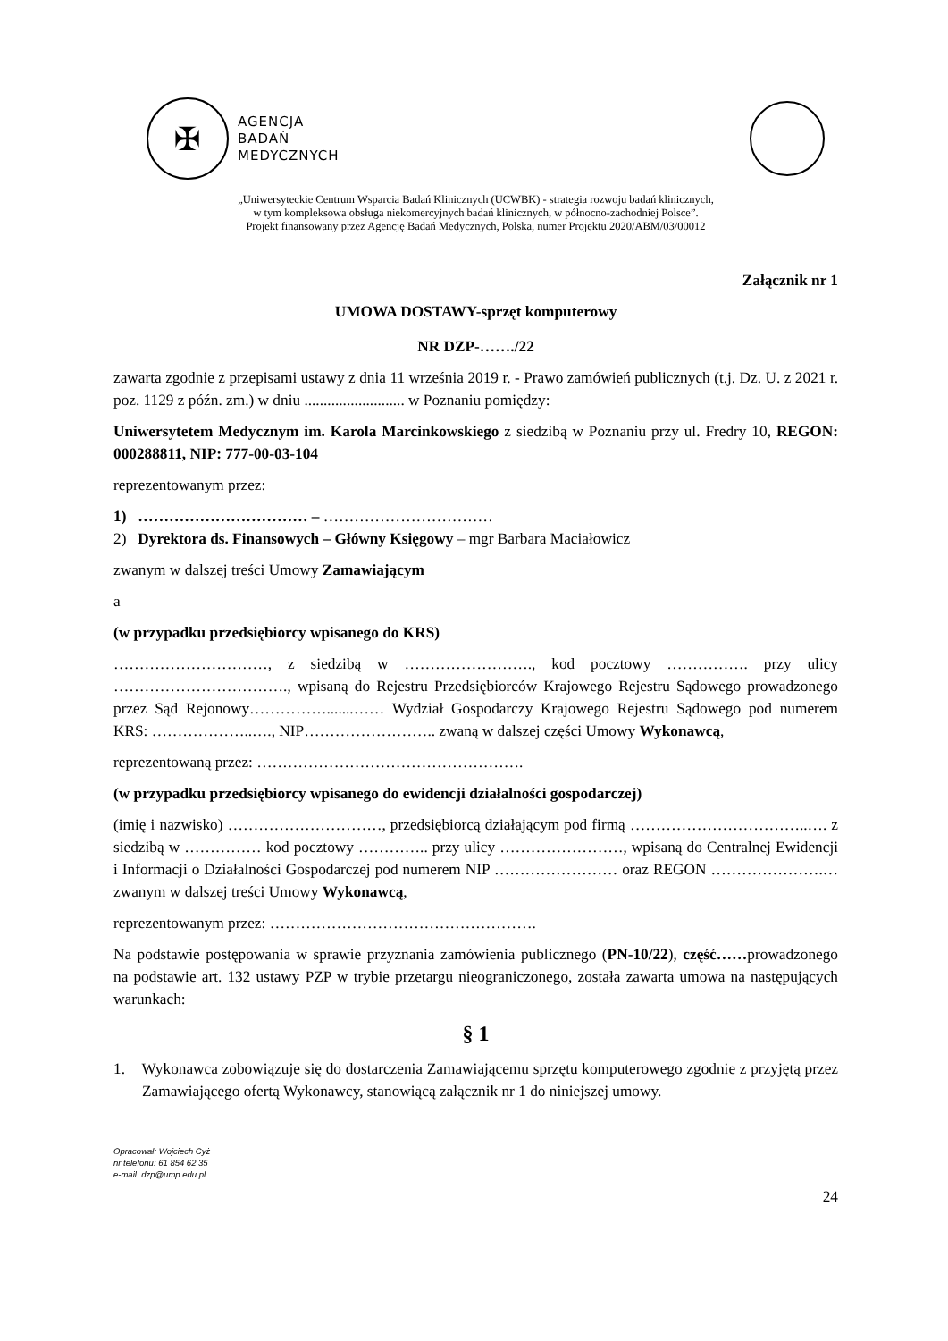✠
AGENCJA
BADAŃ
MEDYCZNYCH
„Uniwersyteckie Centrum Wsparcia Badań Klinicznych (UCWBK) - strategia rozwoju badań klinicznych,
w tym kompleksowa obsługa niekomercyjnych badań klinicznych, w północno-zachodniej Polsce”.
Projekt finansowany przez Agencję Badań Medycznych, Polska, numer Projektu 2020/ABM/03/00012
Załącznik nr 1
UMOWA DOSTAWY-sprzęt komputerowy
NR DZP-……./22
zawarta zgodnie z przepisami ustawy z dnia 11 września 2019 r. - Prawo zamówień publicznych (t.j. Dz. U. z 2021 r. poz. 1129 z późn. zm.) w dniu .......................... w Poznaniu pomiędzy:
Uniwersytetem Medycznym im. Karola Marcinkowskiego z siedzibą w Poznaniu przy ul. Fredry 10, REGON: 000288811, NIP: 777-00-03-104
reprezentowanym przez:
1) …………………………… – ……………………………
2) Dyrektora ds. Finansowych – Główny Księgowy – mgr Barbara Maciałowicz
zwanym w dalszej treści Umowy Zamawiającym
a
(w przypadku przedsiębiorcy wpisanego do KRS)
…………………………, z siedzibą w ……………………., kod pocztowy ……………. przy ulicy ……………………………., wpisaną do Rejestru Przedsiębiorców Krajowego Rejestru Sądowego prowadzonego przez Sąd Rejonowy…………….......…… Wydział Gospodarczy Krajowego Rejestru Sądowego pod numerem KRS: ………………..…., NIP…………………….. zwaną w dalszej części Umowy Wykonawcą,
reprezentowaną przez: …………………………………………….
(w przypadku przedsiębiorcy wpisanego do ewidencji działalności gospodarczej)
(imię i nazwisko) …………………………, przedsiębiorcą działającym pod firmą ……………………………..…. z siedzibą w …………… kod pocztowy ………….. przy ulicy ……………………, wpisaną do Centralnej Ewidencji i Informacji o Działalności Gospodarczej pod numerem NIP …………………… oraz REGON ………………….… zwanym w dalszej treści Umowy Wykonawcą,
reprezentowanym przez: …………………………………………….
Na podstawie postępowania w sprawie przyznania zamówienia publicznego (PN-10/22), część……prowadzonego na podstawie art. 132 ustawy PZP w trybie przetargu nieograniczonego, została zawarta umowa na następujących warunkach:
§ 1
1. Wykonawca zobowiązuje się do dostarczenia Zamawiającemu sprzętu komputerowego zgodnie z przyjętą przez Zamawiającego ofertą Wykonawcy, stanowiącą załącznik nr 1 do niniejszej umowy.
Opracował: Wojciech Cyż
nr telefonu: 61 854 62 35
e-mail: dzp@ump.edu.pl
24